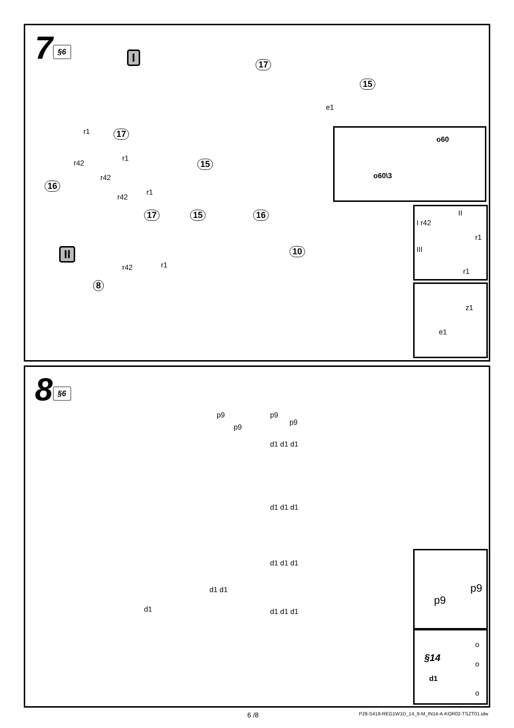7 §6
I
II
17
15
e1
17
r1
r1
r42 15
r42
16
r1
r42
17 15 16
10
r1
r42
8
o60
o60\3
I r42
II
r1
III
r1
z1
e1
8 §6
p9
p9
p9
p9
d1 d1 d1
d1 d1 d1
d1 d1 d1
d1 d1
d1 d1 d1 d1
p9
p9
§14
o
o
d1
o
6 /8 P28-S419-REG1W1D_14_9-M_IN14-A-KOR02-TSZT01.idw